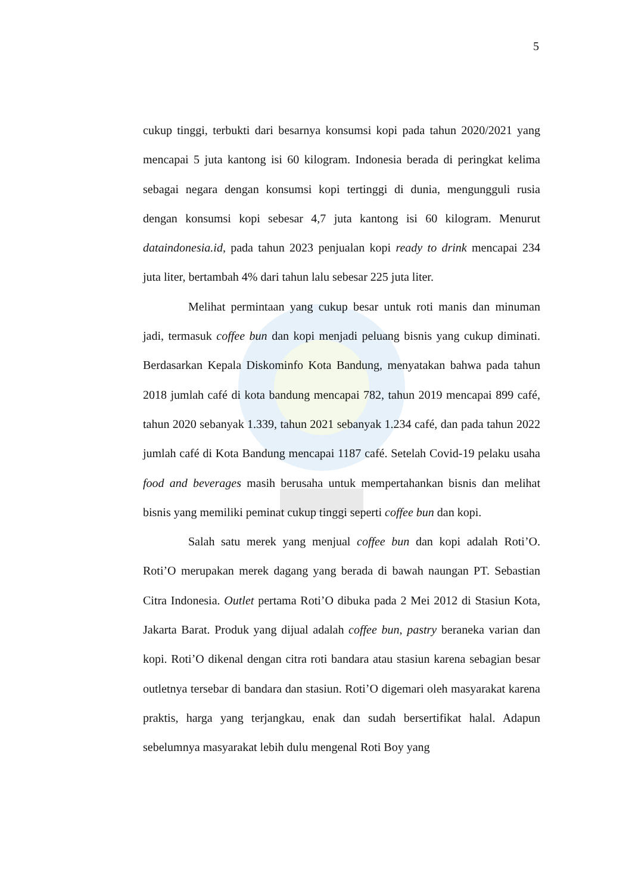5
cukup tinggi, terbukti dari besarnya konsumsi kopi pada tahun 2020/2021 yang mencapai 5 juta kantong isi 60 kilogram. Indonesia berada di peringkat kelima sebagai negara dengan konsumsi kopi tertinggi di dunia, mengungguli rusia dengan konsumsi kopi sebesar 4,7 juta kantong isi 60 kilogram. Menurut dataindonesia.id, pada tahun 2023 penjualan kopi ready to drink mencapai 234 juta liter, bertambah 4% dari tahun lalu sebesar 225 juta liter.
Melihat permintaan yang cukup besar untuk roti manis dan minuman jadi, termasuk coffee bun dan kopi menjadi peluang bisnis yang cukup diminati. Berdasarkan Kepala Diskominfo Kota Bandung, menyatakan bahwa pada tahun 2018 jumlah café di kota bandung mencapai 782, tahun 2019 mencapai 899 café, tahun 2020 sebanyak 1.339, tahun 2021 sebanyak 1.234 café, dan pada tahun 2022 jumlah café di Kota Bandung mencapai 1187 café. Setelah Covid-19 pelaku usaha food and beverages masih berusaha untuk mempertahankan bisnis dan melihat bisnis yang memiliki peminat cukup tinggi seperti coffee bun dan kopi.
Salah satu merek yang menjual coffee bun dan kopi adalah Roti’O. Roti’O merupakan merek dagang yang berada di bawah naungan PT. Sebastian Citra Indonesia. Outlet pertama Roti’O dibuka pada 2 Mei 2012 di Stasiun Kota, Jakarta Barat. Produk yang dijual adalah coffee bun, pastry beraneka varian dan kopi. Roti’O dikenal dengan citra roti bandara atau stasiun karena sebagian besar outletnya tersebar di bandara dan stasiun. Roti’O digemari oleh masyarakat karena praktis, harga yang terjangkau, enak dan sudah bersertifikat halal. Adapun sebelumnya masyarakat lebih dulu mengenal Roti Boy yang